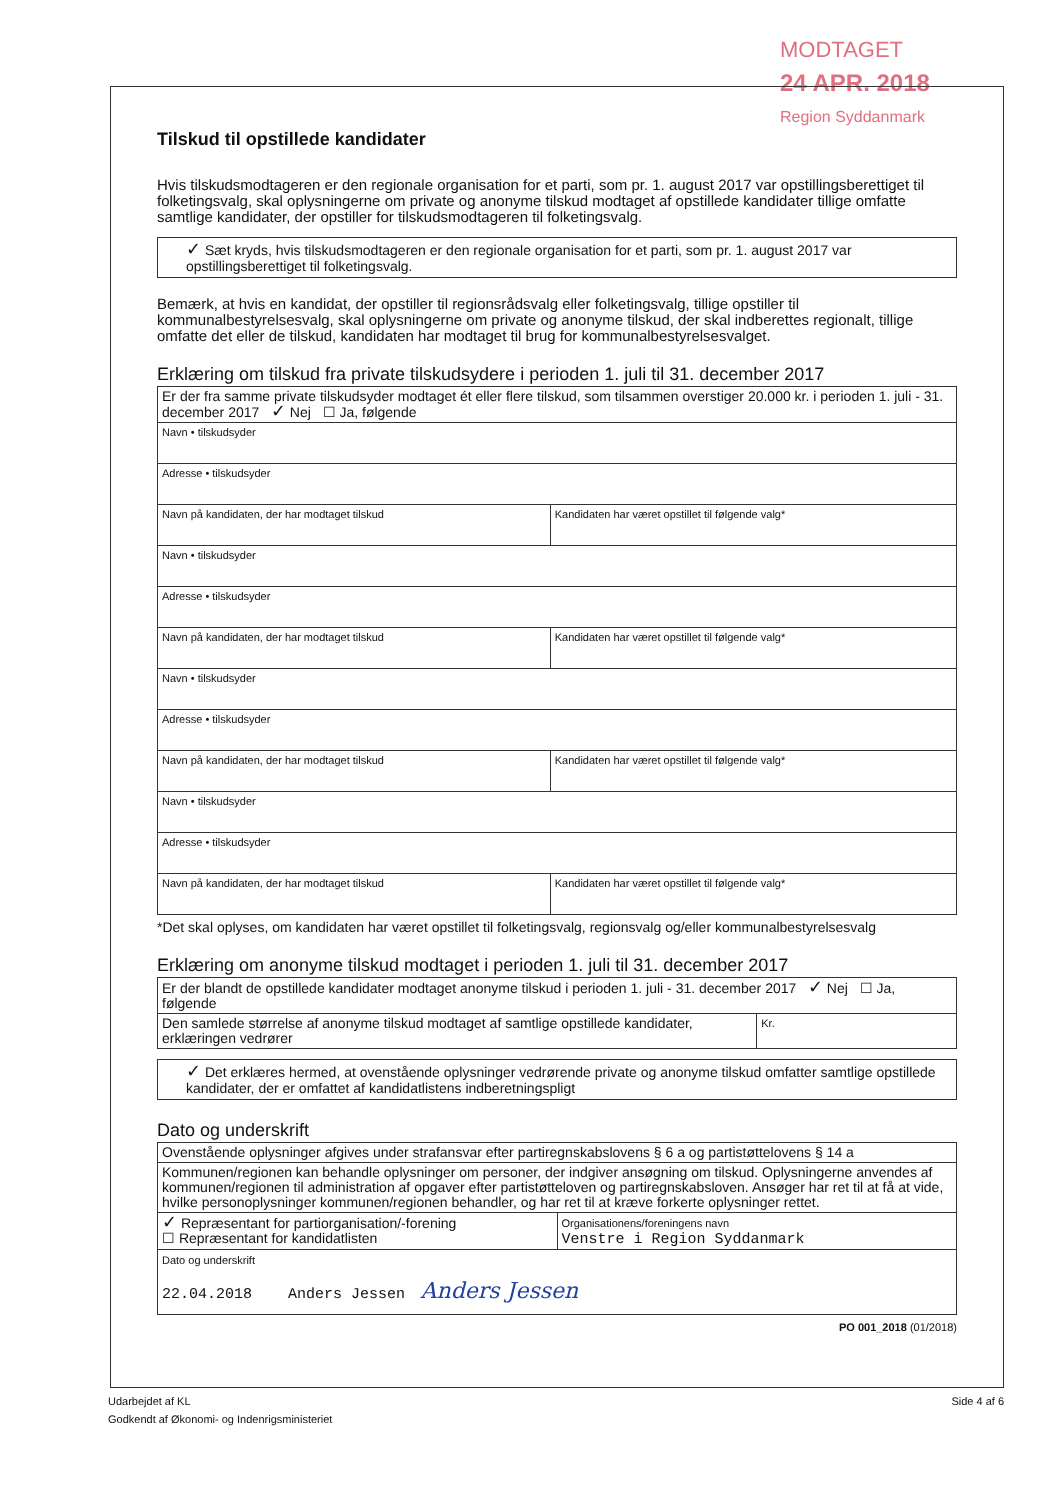MODTAGET
24 APR. 2018
Region Syddanmark
Tilskud til opstillede kandidater
Hvis tilskudsmodtageren er den regionale organisation for et parti, som pr. 1. august 2017 var opstillingsberettiget til folketingsvalg, skal oplysningerne om private og anonyme tilskud modtaget af opstillede kandidater tillige omfatte samtlige kandidater, der opstiller for tilskudsmodtageren til folketingsvalg.
✓ Sæt kryds, hvis tilskudsmodtageren er den regionale organisation for et parti, som pr. 1. august 2017 var opstillingsberettiget til folketingsvalg.
Bemærk, at hvis en kandidat, der opstiller til regionsrådsvalg eller folketingsvalg, tillige opstiller til kommunalbestyrelsesvalg, skal oplysningerne om private og anonyme tilskud, der skal indberettes regionalt, tillige omfatte det eller de tilskud, kandidaten har modtaget til brug for kommunalbestyrelsesvalget.
Erklæring om tilskud fra private tilskudsydere i perioden 1. juli til 31. december 2017
| Er der fra samme private tilskudsyder modtaget ét eller flere tilskud, som tilsammen overstiger 20.000 kr. i perioden 1. juli - 31. december 2017 ✓ Nej ☐ Ja, følgende | |
| Navn • tilskudsyder | |
| Adresse • tilskudsyder | |
| Navn på kandidaten, der har modtaget tilskud | Kandidaten har været opstillet til følgende valg* |
| Navn • tilskudsyder | |
| Adresse • tilskudsyder | |
| Navn på kandidaten, der har modtaget tilskud | Kandidaten har været opstillet til følgende valg* |
| Navn • tilskudsyder | |
| Adresse • tilskudsyder | |
| Navn på kandidaten, der har modtaget tilskud | Kandidaten har været opstillet til følgende valg* |
| Navn • tilskudsyder | |
| Adresse • tilskudsyder | |
| Navn på kandidaten, der har modtaget tilskud | Kandidaten har været opstillet til følgende valg* |
*Det skal oplyses, om kandidaten har været opstillet til folketingsvalg, regionsvalg og/eller kommunalbestyrelsesvalg
Erklæring om anonyme tilskud modtaget i perioden 1. juli til 31. december 2017
| Er der blandt de opstillede kandidater modtaget anonyme tilskud i perioden 1. juli - 31. december 2017 ✓ Nej ☐ Ja, følgende | |
| Den samlede størrelse af anonyme tilskud modtaget af samtlige opstillede kandidater, erklæringen vedrører | Kr. |
✓ Det erklæres hermed, at ovenstående oplysninger vedrørende private og anonyme tilskud omfatter samtlige opstillede kandidater, der er omfattet af kandidatlistens indberetningspligt
Dato og underskrift
| Ovenstående oplysninger afgives under strafansvar efter partiregnskabslovens § 6 a og partistøttelovens § 14 a | |
| Kommunen/regionen kan behandle oplysninger om personer, der indgiver ansøgning om tilskud. Oplysningerne anvendes af kommunen/regionen til administration af opgaver efter partistøtteloven og partiregnskabsloven. Ansøger har ret til at få at vide, hvilke personoplysninger kommunen/regionen behandler, og har ret til at kræve forkerte oplysninger rettet. | |
| ✓ Repræsentant for partiorganisation/-forening ☐ Repræsentant for kandidatlisten | Organisationens/foreningens navn Venstre i Region Syddanmark |
| Dato og underskrift 22.04.2018 Anders Jessen Anders Jessen | |
PO 001_2018 (01/2018)
Udarbejdet af KL
Godkendt af Økonomi- og Indenrigsministeriet
Side 4 af 6